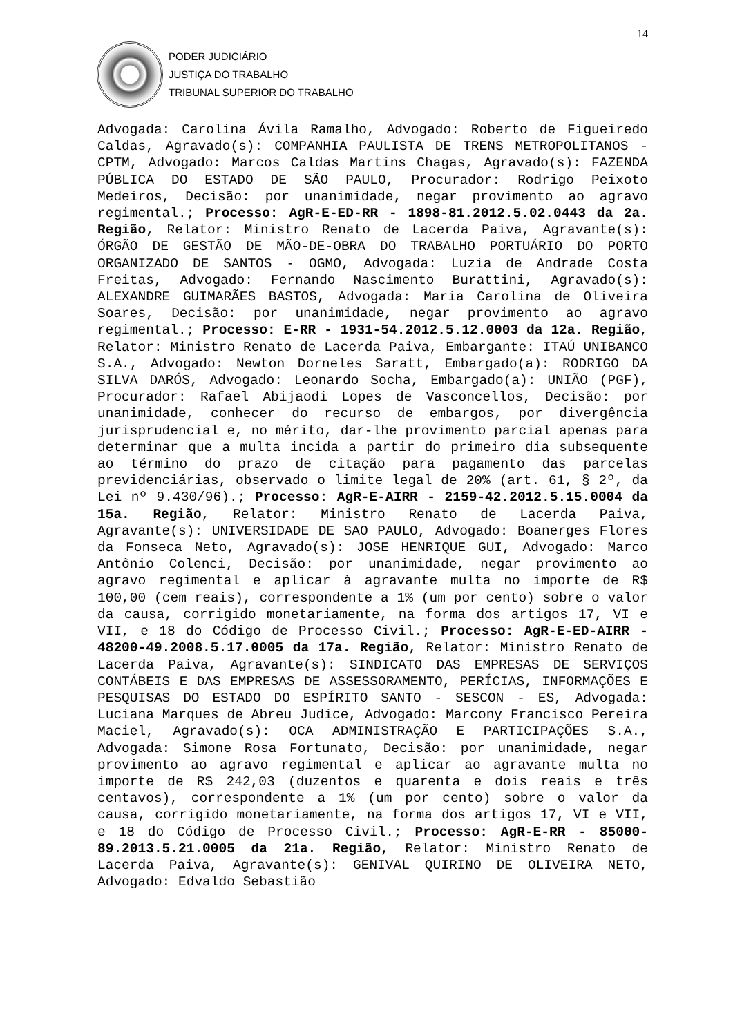14
PODER JUDICIÁRIO
JUSTIÇA DO TRABALHO
TRIBUNAL SUPERIOR DO TRABALHO
Advogada: Carolina Ávila Ramalho, Advogado: Roberto de Figueiredo Caldas, Agravado(s): COMPANHIA PAULISTA DE TRENS METROPOLITANOS - CPTM, Advogado: Marcos Caldas Martins Chagas, Agravado(s): FAZENDA PÚBLICA DO ESTADO DE SÃO PAULO, Procurador: Rodrigo Peixoto Medeiros, Decisão: por unanimidade, negar provimento ao agravo regimental.; Processo: AgR-E-ED-RR - 1898-81.2012.5.02.0443 da 2a. Região, Relator: Ministro Renato de Lacerda Paiva, Agravante(s): ÓRGÃO DE GESTÃO DE MÃO-DE-OBRA DO TRABALHO PORTUÁRIO DO PORTO ORGANIZADO DE SANTOS - OGMO, Advogada: Luzia de Andrade Costa Freitas, Advogado: Fernando Nascimento Burattini, Agravado(s): ALEXANDRE GUIMARÃES BASTOS, Advogada: Maria Carolina de Oliveira Soares, Decisão: por unanimidade, negar provimento ao agravo regimental.; Processo: E-RR - 1931-54.2012.5.12.0003 da 12a. Região, Relator: Ministro Renato de Lacerda Paiva, Embargante: ITAÚ UNIBANCO S.A., Advogado: Newton Dorneles Saratt, Embargado(a): RODRIGO DA SILVA DARÓS, Advogado: Leonardo Socha, Embargado(a): UNIÃO (PGF), Procurador: Rafael Abijaodi Lopes de Vasconcellos, Decisão: por unanimidade, conhecer do recurso de embargos, por divergência jurisprudencial e, no mérito, dar-lhe provimento parcial apenas para determinar que a multa incida a partir do primeiro dia subsequente ao término do prazo de citação para pagamento das parcelas previdenciárias, observado o limite legal de 20% (art. 61, § 2º, da Lei nº 9.430/96).; Processo: AgR-E-AIRR - 2159-42.2012.5.15.0004 da 15a. Região, Relator: Ministro Renato de Lacerda Paiva, Agravante(s): UNIVERSIDADE DE SAO PAULO, Advogado: Boanerges Flores da Fonseca Neto, Agravado(s): JOSE HENRIQUE GUI, Advogado: Marco Antônio Colenci, Decisão: por unanimidade, negar provimento ao agravo regimental e aplicar à agravante multa no importe de R$ 100,00 (cem reais), correspondente a 1% (um por cento) sobre o valor da causa, corrigido monetariamente, na forma dos artigos 17, VI e VII, e 18 do Código de Processo Civil.; Processo: AgR-E-ED-AIRR - 48200-49.2008.5.17.0005 da 17a. Região, Relator: Ministro Renato de Lacerda Paiva, Agravante(s): SINDICATO DAS EMPRESAS DE SERVIÇOS CONTÁBEIS E DAS EMPRESAS DE ASSESSORAMENTO, PERÍCIAS, INFORMAÇÕES E PESQUISAS DO ESTADO DO ESPÍRITO SANTO - SESCON - ES, Advogada: Luciana Marques de Abreu Judice, Advogado: Marcony Francisco Pereira Maciel, Agravado(s): OCA ADMINISTRAÇÃO E PARTICIPAÇÕES S.A., Advogada: Simone Rosa Fortunato, Decisão: por unanimidade, negar provimento ao agravo regimental e aplicar ao agravante multa no importe de R$ 242,03 (duzentos e quarenta e dois reais e três centavos), correspondente a 1% (um por cento) sobre o valor da causa, corrigido monetariamente, na forma dos artigos 17, VI e VII, e 18 do Código de Processo Civil.; Processo: AgR-E-RR - 85000-89.2013.5.21.0005 da 21a. Região, Relator: Ministro Renato de Lacerda Paiva, Agravante(s): GENIVAL QUIRINO DE OLIVEIRA NETO, Advogado: Edvaldo Sebastião